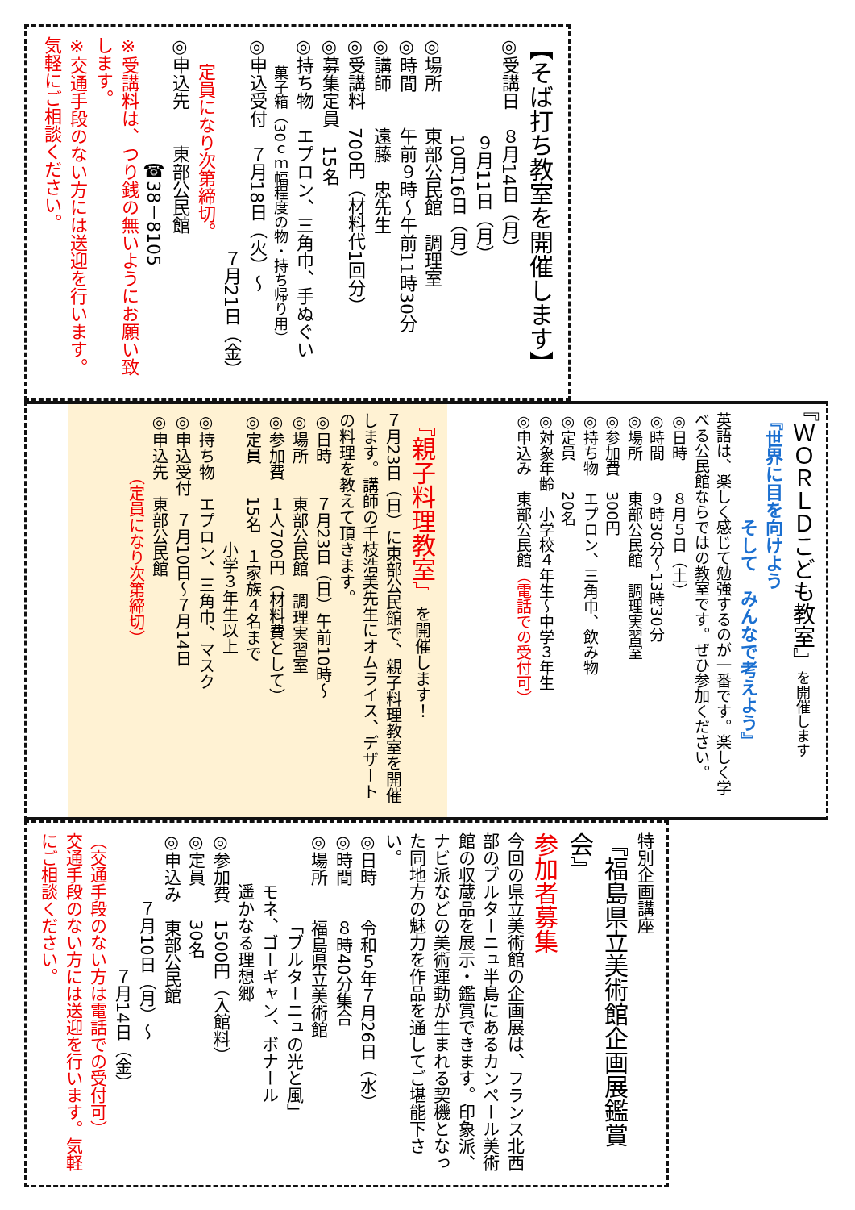【そば打ち教室を開催します】
◎受講日　８月14日（月）
９月11日（月）
10月16日（月）
◎場所　　東部公民館　調理室
◎時間　　午前９時～午前11時30分
◎講師　　遠藤　忠先生
◎受講料　700円（材料代1回分）
◎募集定員　15名
◎持ち物　エプロン、三角巾、手ぬぐい
菓子箱（30ｃｍ幅程度の物・持ち帰り用）
◎申込受付　７月18日（火）～
７月21日（金）
定員になり次第締切。
◎申込先　　東部公民館
☎38－8105
※受講料は、つり銭の無いようにお願い致します。
※交通手段のない方には送迎を行います。気軽にご相談ください。
『ＷＯＲＬＤこども教室』を開催します
『世界に目を向けよう
そして　みんなで考えよう』
英語は、楽しく感じて勉強するのが一番です。楽しく学べる公民館ならではの教室です。ぜひ参加ください。
◎日時　　８月５日（土）
◎時間　　９時30分～13時30分
◎場所　　東部公民館　調理実習室
◎参加費　300円
◎持ち物　エプロン、三角巾、飲み物
◎定員　　20名
◎対象年齢　小学校４年生～中学３年生
◎申込み　東部公民館（電話での受付可）
『親子料理教室』を開催します！
７月23日（日）に東部公民館で、親子料理教室を開催します。講師の千枝浩美先生にオムライス、デザートの料理を教えて頂きます。
◎日時　　７月23日（日）午前10時～
◎場所　　東部公民館　調理実習室
◎参加費　１人700円（材料費として）
◎定員　　15名　１家族４名まで
小学３年生以上
◎持ち物　エプロン、三角巾、マスク
◎申込受付　７月10日～７月14日
◎申込先　東部公民館
（定員になり次第締切）
特別企画講座
『福島県立美術館企画展鑑賞会』
参加者募集
今回の県立美術館の企画展は、フランス北西部のブルターニュ半島にあるカンペール美術館の収蔵品を展示・鑑賞できます。印象派、ナビ派などの美術運動が生まれる契機となった同地方の魅力を作品を通してご堪能下さい。
◎日時　　令和５年７月26日（水）
◎時間　　８時40分集合
◎場所　　福島県立美術館
「ブルターニュの光と風」
モネ、ゴーギャン、ボナール
遥かなる理想郷
◎参加費　1500円（入館料）
◎定員　　30名
◎申込み　東部公民館
７月10日（月）～
７月14日（金）
（交通手段のない方は電話での受付可）
交通手段のない方には送迎を行います。気軽にご相談ください。